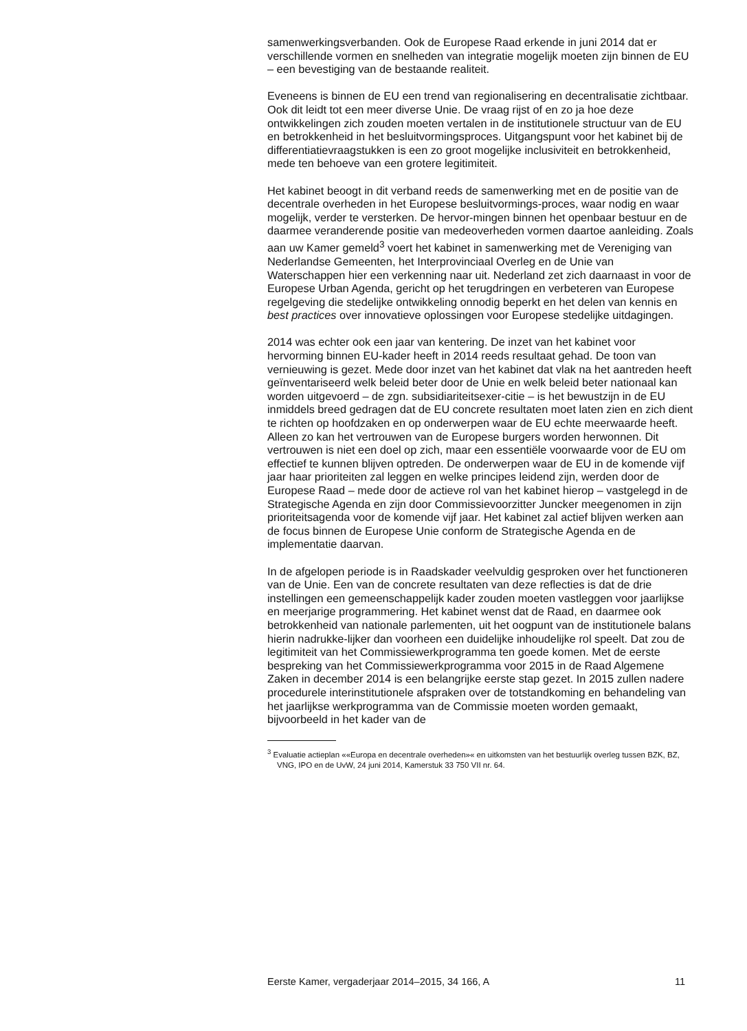samenwerkingsverbanden. Ook de Europese Raad erkende in juni 2014 dat er verschillende vormen en snelheden van integratie mogelijk moeten zijn binnen de EU – een bevestiging van de bestaande realiteit.
Eveneens is binnen de EU een trend van regionalisering en decentralisatie zichtbaar. Ook dit leidt tot een meer diverse Unie. De vraag rijst of en zo ja hoe deze ontwikkelingen zich zouden moeten vertalen in de institutionele structuur van de EU en betrokkenheid in het besluitvormingsproces. Uitgangspunt voor het kabinet bij de differentiatievraagstukken is een zo groot mogelijke inclusiviteit en betrokkenheid, mede ten behoeve van een grotere legitimiteit.
Het kabinet beoogt in dit verband reeds de samenwerking met en de positie van de decentrale overheden in het Europese besluitvormings-proces, waar nodig en waar mogelijk, verder te versterken. De hervor-mingen binnen het openbaar bestuur en de daarmee veranderende positie van medeoverheden vormen daartoe aanleiding. Zoals aan uw Kamer gemeld<sup>3</sup> voert het kabinet in samenwerking met de Vereniging van Nederlandse Gemeenten, het Interprovinciaal Overleg en de Unie van Waterschappen hier een verkenning naar uit. Nederland zet zich daarnaast in voor de Europese Urban Agenda, gericht op het terugdringen en verbeteren van Europese regelgeving die stedelijke ontwikkeling onnodig beperkt en het delen van kennis en best practices over innovatieve oplossingen voor Europese stedelijke uitdagingen.
2014 was echter ook een jaar van kentering. De inzet van het kabinet voor hervorming binnen EU-kader heeft in 2014 reeds resultaat gehad. De toon van vernieuwing is gezet. Mede door inzet van het kabinet dat vlak na het aantreden heeft geïnventariseerd welk beleid beter door de Unie en welk beleid beter nationaal kan worden uitgevoerd – de zgn. subsidiariteitsexer-citie – is het bewustzijn in de EU inmiddels breed gedragen dat de EU concrete resultaten moet laten zien en zich dient te richten op hoofdzaken en op onderwerpen waar de EU echte meerwaarde heeft. Alleen zo kan het vertrouwen van de Europese burgers worden herwonnen. Dit vertrouwen is niet een doel op zich, maar een essentiële voorwaarde voor de EU om effectief te kunnen blijven optreden. De onderwerpen waar de EU in de komende vijf jaar haar prioriteiten zal leggen en welke principes leidend zijn, werden door de Europese Raad – mede door de actieve rol van het kabinet hierop – vastgelegd in de Strategische Agenda en zijn door Commissievoorzitter Juncker meegenomen in zijn prioriteitsagenda voor de komende vijf jaar. Het kabinet zal actief blijven werken aan de focus binnen de Europese Unie conform de Strategische Agenda en de implementatie daarvan.
In de afgelopen periode is in Raadskader veelvuldig gesproken over het functioneren van de Unie. Een van de concrete resultaten van deze reflecties is dat de drie instellingen een gemeenschappelijk kader zouden moeten vastleggen voor jaarlijkse en meerjarige programmering. Het kabinet wenst dat de Raad, en daarmee ook betrokkenheid van nationale parlementen, uit het oogpunt van de institutionele balans hierin nadrukke-lijker dan voorheen een duidelijke inhoudelijke rol speelt. Dat zou de legitimiteit van het Commissiewerkprogramma ten goede komen. Met de eerste bespreking van het Commissiewerkprogramma voor 2015 in de Raad Algemene Zaken in december 2014 is een belangrijke eerste stap gezet. In 2015 zullen nadere procedurele interinstitutionele afspraken over de totstandkoming en behandeling van het jaarlijkse werkprogramma van de Commissie moeten worden gemaakt, bijvoorbeeld in het kader van de
<sup>3</sup> Evaluatie actieplan ««Europa en decentrale overheden»« en uitkomsten van het bestuurlijk overleg tussen BZK, BZ, VNG, IPO en de UvW, 24 juni 2014, Kamerstuk 33 750 VII nr. 64.
Eerste Kamer, vergaderjaar 2014–2015, 34 166, A 11